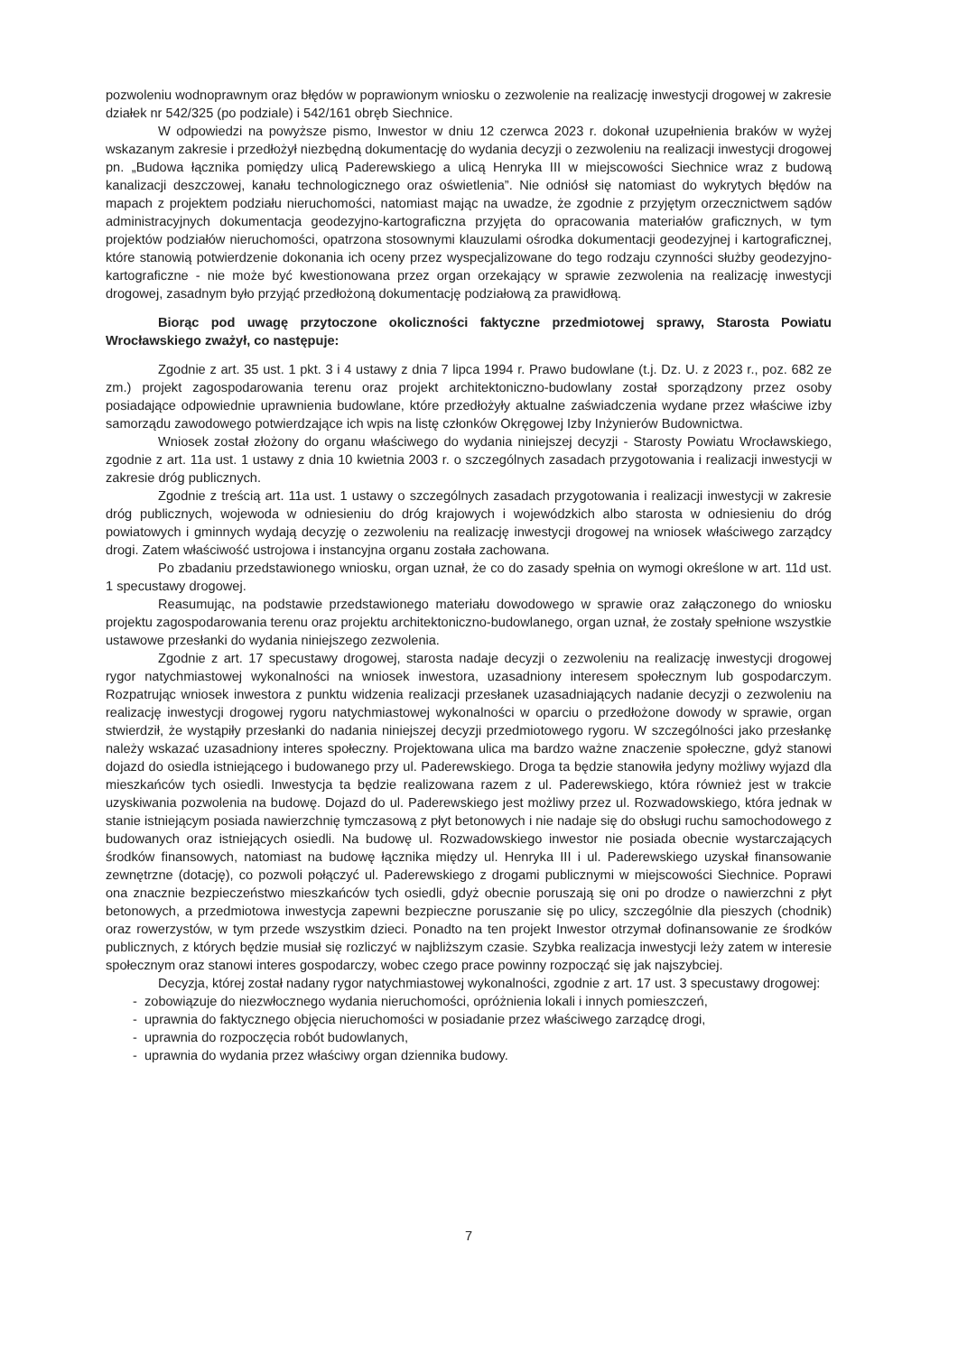pozwoleniu wodnoprawnym oraz błędów w poprawionym wniosku o zezwolenie na realizację inwestycji drogowej w zakresie działek nr 542/325 (po podziale) i 542/161 obręb Siechnice.
W odpowiedzi na powyższe pismo, Inwestor w dniu 12 czerwca 2023 r. dokonał uzupełnienia braków w wyżej wskazanym zakresie i przedłożył niezbędną dokumentację do wydania decyzji o zezwoleniu na realizacji inwestycji drogowej pn. „Budowa łącznika pomiędzy ulicą Paderewskiego a ulicą Henryka III w miejscowości Siechnice wraz z budową kanalizacji deszczowej, kanału technologicznego oraz oświetlenia”. Nie odniósł się natomiast do wykrytych błędów na mapach z projektem podziału nieruchomości, natomiast mając na uwadze, że zgodnie z przyjętym orzecznictwem sądów administracyjnych dokumentacja geodezyjno-kartograficzna przyjęta do opracowania materiałów graficznych, w tym projektów podziałów nieruchomości, opatrzona stosownymi klauzulami ośrodka dokumentacji geodezyjnej i kartograficznej, które stanowią potwierdzenie dokonania ich oceny przez wyspecjalizowane do tego rodzaju czynności służby geodezyjno-kartograficzne - nie może być kwestionowana przez organ orzekający w sprawie zezwolenia na realizację inwestycji drogowej, zasadnym było przyjąć przedłożoną dokumentację podziałową za prawidłową.
Biorąc pod uwagę przytoczone okoliczności faktyczne przedmiotowej sprawy, Starosta Powiatu Wrocławskiego zważył, co następuje:
Zgodnie z art. 35 ust. 1 pkt. 3 i 4 ustawy z dnia 7 lipca 1994 r. Prawo budowlane (t.j. Dz. U. z 2023 r., poz. 682 ze zm.) projekt zagospodarowania terenu oraz projekt architektoniczno-budowlany został sporządzony przez osoby posiadające odpowiednie uprawnienia budowlane, które przedłożyły aktualne zaświadczenia wydane przez właściwe izby samorządu zawodowego potwierdzające ich wpis na listę członków Okręgowej Izby Inżynierów Budownictwa.
Wniosek został złożony do organu właściwego do wydania niniejszej decyzji - Starosty Powiatu Wrocławskiego, zgodnie z art. 11a ust. 1 ustawy z dnia 10 kwietnia 2003 r. o szczególnych zasadach przygotowania i realizacji inwestycji w zakresie dróg publicznych.
Zgodnie z treścią art. 11a ust. 1 ustawy o szczególnych zasadach przygotowania i realizacji inwestycji w zakresie dróg publicznych, wojewoda w odniesieniu do dróg krajowych i wojewódzkich albo starosta w odniesieniu do dróg powiatowych i gminnych wydają decyzję o zezwoleniu na realizację inwestycji drogowej na wniosek właściwego zarządcy drogi. Zatem właściwość ustrojowa i instancyjna organu została zachowana.
Po zbadaniu przedstawionego wniosku, organ uznał, że co do zasady spełnia on wymogi określone w art. 11d ust. 1 specustawy drogowej.
Reasumując, na podstawie przedstawionego materiału dowodowego w sprawie oraz załączonego do wniosku projektu zagospodarowania terenu oraz projektu architektoniczno-budowlanego, organ uznał, że zostały spełnione wszystkie ustawowe przesłanki do wydania niniejszego zezwolenia.
Zgodnie z art. 17 specustawy drogowej, starosta nadaje decyzji o zezwoleniu na realizację inwestycji drogowej rygor natychmiastowej wykonalności na wniosek inwestora, uzasadniony interesem społecznym lub gospodarczym. Rozpatrując wniosek inwestora z punktu widzenia realizacji przesłanek uzasadniających nadanie decyzji o zezwoleniu na realizację inwestycji drogowej rygoru natychmiastowej wykonalności w oparciu o przedłożone dowody w sprawie, organ stwierdził, że wystąpiły przesłanki do nadania niniejszej decyzji przedmiotowego rygoru. W szczególności jako przesłankę należy wskazać uzasadniony interes społeczny. Projektowana ulica ma bardzo ważne znaczenie społeczne, gdyż stanowi dojazd do osiedla istniejącego i budowanego przy ul. Paderewskiego. Droga ta będzie stanowiła jedyny możliwy wyjazd dla mieszkańców tych osiedli. Inwestycja ta będzie realizowana razem z ul. Paderewskiego, która również jest w trakcie uzyskiwania pozwolenia na budowę. Dojazd do ul. Paderewskiego jest możliwy przez ul. Rozwadowskiego, która jednak w stanie istniejącym posiada nawierzchnię tymczasową z płyt betonowych i nie nadaje się do obsługi ruchu samochodowego z budowanych oraz istniejących osiedli. Na budowę ul. Rozwadowskiego inwestor nie posiada obecnie wystarczających środków finansowych, natomiast na budowę łącznika między ul. Henryka III i ul. Paderewskiego uzyskał finansowanie zewnętrzne (dotację), co pozwoli połączyć ul. Paderewskiego z drogami publicznymi w miejscowości Siechnice. Poprawi ona znacznie bezpieczeństwo mieszkańców tych osiedli, gdyż obecnie poruszają się oni po drodze o nawierzchni z płyt betonowych, a przedmiotowa inwestycja zapewni bezpieczne poruszanie się po ulicy, szczególnie dla pieszych (chodnik) oraz rowerzystów, w tym przede wszystkim dzieci. Ponadto na ten projekt Inwestor otrzymał dofinansowanie ze środków publicznych, z których będzie musiał się rozliczyć w najbliższym czasie. Szybka realizacja inwestycji leży zatem w interesie społecznym oraz stanowi interes gospodarczy, wobec czego prace powinny rozpocząć się jak najszybciej.
Decyzja, której został nadany rygor natychmiastowej wykonalności, zgodnie z art. 17 ust. 3 specustawy drogowej:
- zobowiązuje do niezwłocznego wydania nieruchomości, opróżnienia lokali i innych pomieszczeń,
- uprawnia do faktycznego objęcia nieruchomości w posiadanie przez właściwego zarządcę drogi,
- uprawnia do rozpoczęcia robót budowlanych,
- uprawnia do wydania przez właściwy organ dziennika budowy.
7